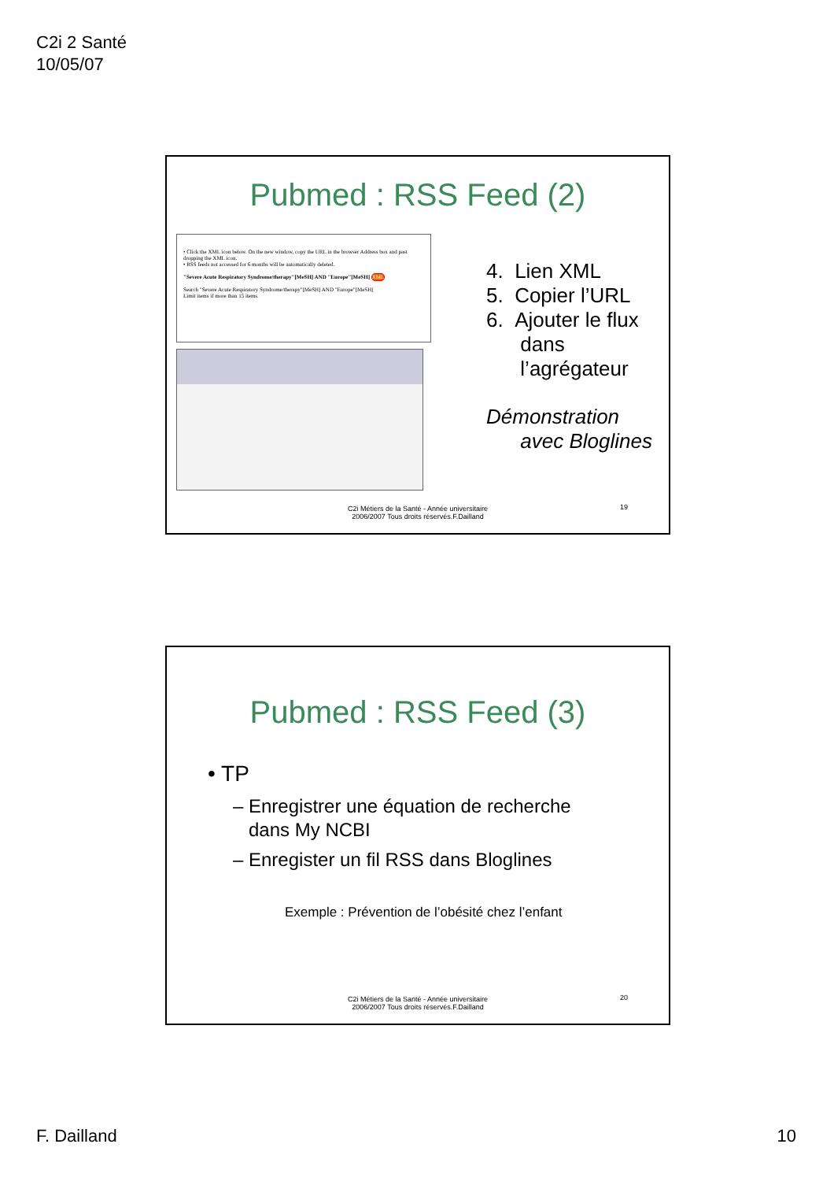C2i 2 Santé
10/05/07
Pubmed : RSS Feed (2)
• Click the XML icon below. On the new window, copy the URL in the browser Address box and past dropping the XML icon.
• RSS feeds not accessed for 6 months will be automatically deleted.
"Severe Acute Respiratory Syndrome/therapy"[MeSH] AND "Europe"[MeSH] XML
Search "Severe Acute Respiratory Syndrome/therapy"[MeSH] AND "Europe"[MeSH]
Limit items if more than 15 items.
4. Lien XML
5. Copier l’URL
6. Ajouter le flux
dans
l’agrégateur
Démonstration
avec Bloglines
19
C2i Métiers de la Santé - Année universitaire
2006/2007 Tous droits réservés.F.Dailland
Pubmed : RSS Feed (3)
• TP
– Enregistrer une équation de recherche
dans My NCBI
– Enregister un fil RSS dans Bloglines
Exemple : Prévention de l’obésité chez l’enfant
20
C2i Métiers de la Santé - Année universitaire
2006/2007 Tous droits réservés.F.Dailland
F. Dailland 10